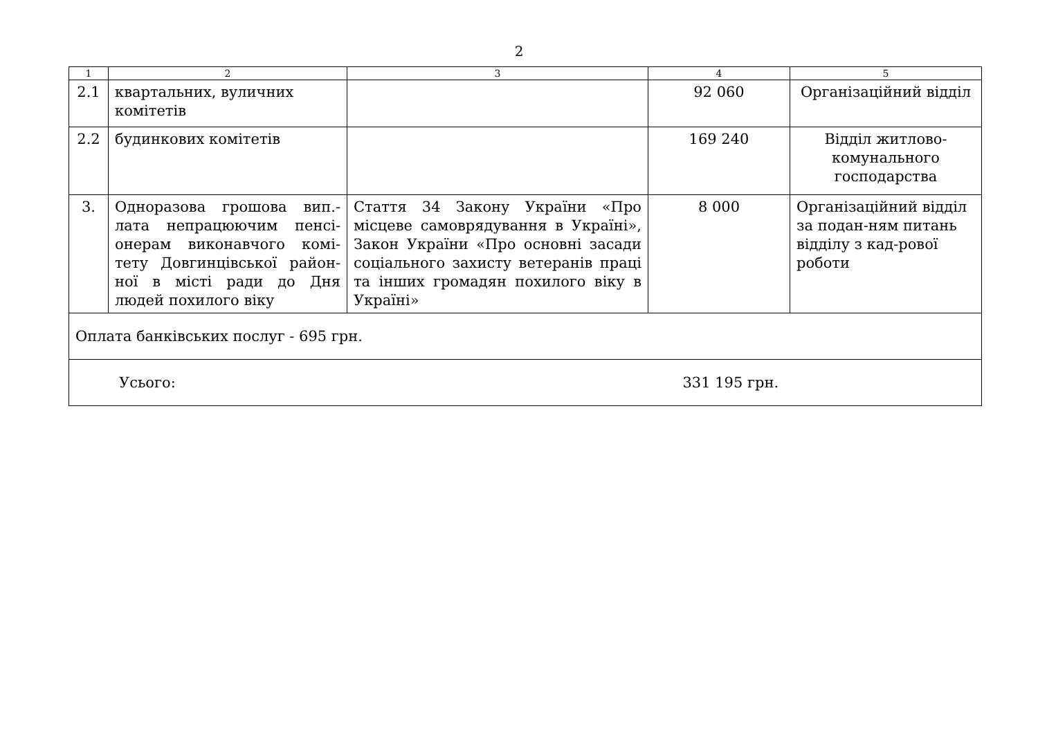2
| 1 | 2 | 3 | 4 | 5 |
| --- | --- | --- | --- | --- |
| 2.1 | квартальних, вуличних комітетів | | 92 060 | Організаційний відділ |
| 2.2 | будинкових комітетів | | 169 240 | Відділ житлово-комунального господарства |
| 3. | Одноразова грошова вип.-лата непрацюючим пенсі-онерам виконавчого комі-тету Довгинцівської район-ної в місті ради до Дня людей похилого віку | Стаття 34 Закону України «Про місцеве самоврядування в Україні», Закон України «Про основні засади соціального захисту ветеранів праці та інших громадян похилого віку в Україні» | 8 000 | Організаційний відділ за подан-ням питань відділу з кад-рової роботи |
| Оплата банківських послуг - 695 грн. | | | | |
| Усього: | | | 331 195 грн. | |